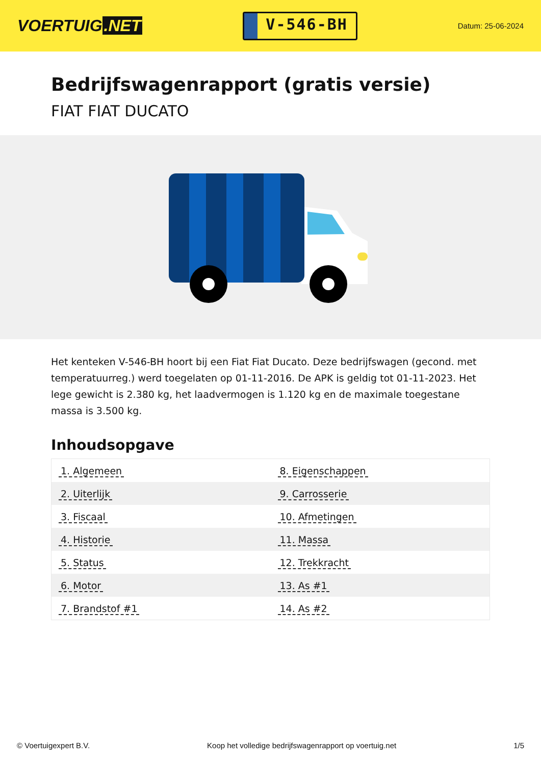VOERTUIG.NET
V-546-BH
Datum: 25-06-2024
Bedrijfswagenrapport (gratis versie)
FIAT FIAT DUCATO
Het kenteken V-546-BH hoort bij een Fiat Fiat Ducato. Deze bedrijfswagen (gecond. met temperatuurreg.) werd toegelaten op 01-11-2016. De APK is geldig tot 01-11-2023. Het lege gewicht is 2.380 kg, het laadvermogen is 1.120 kg en de maximale toegestane massa is 3.500 kg.
Inhoudsopgave
| 1. Algemeen | 8. Eigenschappen |
| 2. Uiterlijk | 9. Carrosserie |
| 3. Fiscaal | 10. Afmetingen |
| 4. Historie | 11. Massa |
| 5. Status | 12. Trekkracht |
| 6. Motor | 13. As #1 |
| 7. Brandstof #1 | 14. As #2 |
© Voertuigexpert B.V. Koop het volledige bedrijfswagenrapport op voertuig.net 1/5